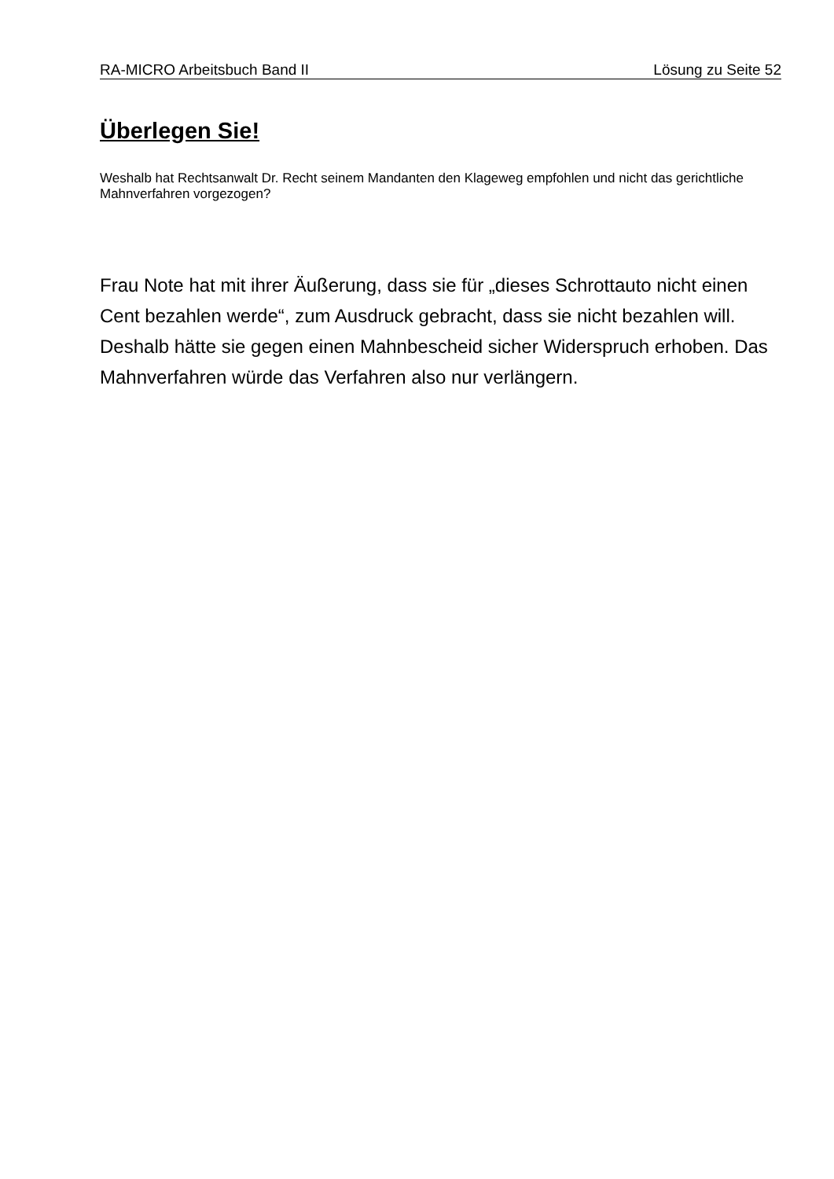RA-MICRO Arbeitsbuch Band II Lösung zu Seite 52
Überlegen Sie!
Weshalb hat Rechtsanwalt Dr. Recht seinem Mandanten den Klageweg empfohlen und nicht das gerichtliche Mahnverfahren vorgezogen?
Frau Note hat mit ihrer Äußerung, dass sie für „dieses Schrottauto nicht einen Cent bezahlen werde“, zum Ausdruck gebracht, dass sie nicht bezahlen will. Deshalb hätte sie gegen einen Mahnbescheid sicher Widerspruch erhoben. Das Mahnverfahren würde das Verfahren also nur verlängern.